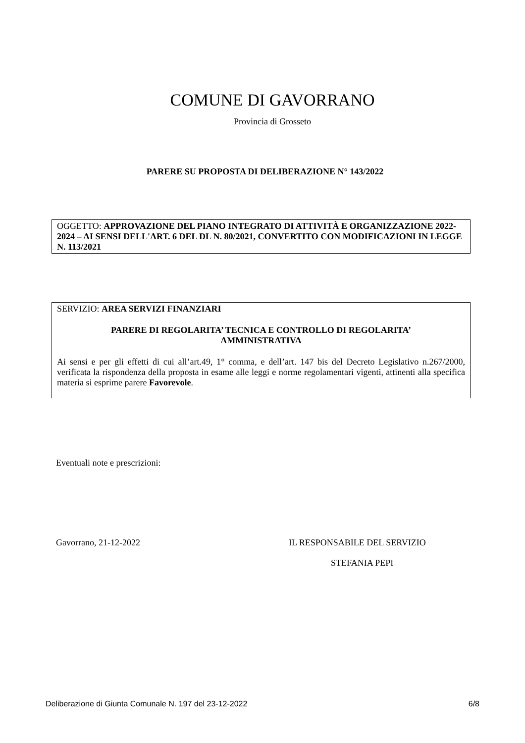COMUNE DI GAVORRANO
Provincia di Grosseto
PARERE SU PROPOSTA DI DELIBERAZIONE N° 143/2022
OGGETTO: APPROVAZIONE DEL PIANO INTEGRATO DI ATTIVITÀ E ORGANIZZAZIONE 2022-2024 – AI SENSI DELL'ART. 6 DEL DL N. 80/2021, CONVERTITO CON MODIFICAZIONI IN LEGGE N. 113/2021
SERVIZIO: AREA SERVIZI FINANZIARI
PARERE DI REGOLARITA’ TECNICA E CONTROLLO DI REGOLARITA’
AMMINISTRATIVA
Ai sensi e per gli effetti di cui all’art.49, 1° comma, e dell’art. 147 bis del Decreto Legislativo n.267/2000, verificata la rispondenza della proposta in esame alle leggi e norme regolamentari vigenti, attinenti alla specifica materia si esprime parere Favorevole.
Eventuali note e prescrizioni:
Gavorrano, 21-12-2022 IL RESPONSABILE DEL SERVIZIO
STEFANIA PEPI
Deliberazione di Giunta Comunale N. 197 del 23-12-2022 6/8